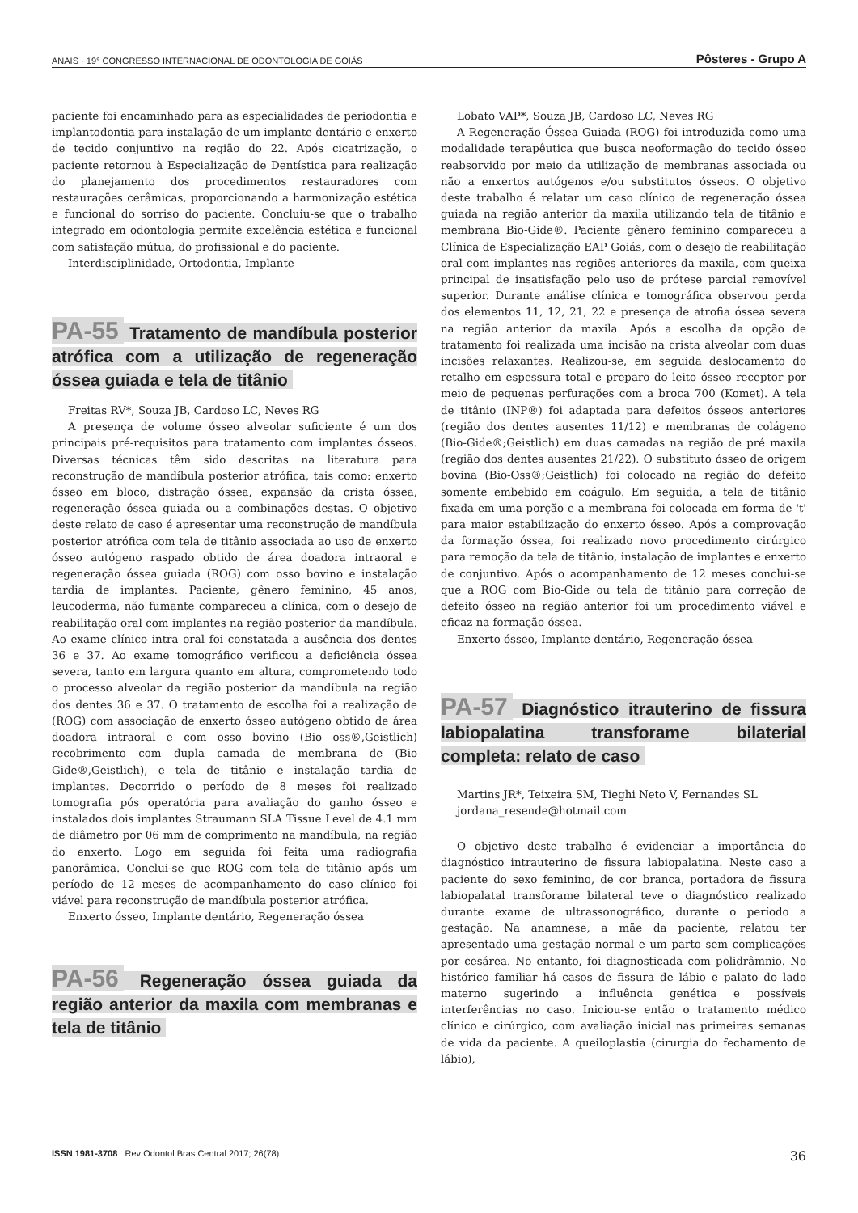ANAIS · 19° CONGRESSO INTERNACIONAL DE ODONTOLOGIA DE GOIÁS Pôsteres - Grupo A
paciente foi encaminhado para as especialidades de periodontia e implantodontia para instalação de um implante dentário e enxerto de tecido conjuntivo na região do 22. Após cicatrização, o paciente retornou à Especialização de Dentística para realização do planejamento dos procedimentos restauradores com restaurações cerâmicas, proporcionando a harmonização estética e funcional do sorriso do paciente. Concluiu-se que o trabalho integrado em odontologia permite excelência estética e funcional com satisfação mútua, do profissional e do paciente.
Interdisciplinidade, Ortodontia, Implante
PA-55 Tratamento de mandíbula posterior atrófica com a utilização de regeneração óssea guiada e tela de titânio
Freitas RV*, Souza JB, Cardoso LC, Neves RG
A presença de volume ósseo alveolar suficiente é um dos principais pré-requisitos para tratamento com implantes ósseos. Diversas técnicas têm sido descritas na literatura para reconstrução de mandíbula posterior atrófica, tais como: enxerto ósseo em bloco, distração óssea, expansão da crista óssea, regeneração óssea guiada ou a combinações destas. O objetivo deste relato de caso é apresentar uma reconstrução de mandíbula posterior atrófica com tela de titânio associada ao uso de enxerto ósseo autógeno raspado obtido de área doadora intraoral e regeneração óssea guiada (ROG) com osso bovino e instalação tardia de implantes. Paciente, gênero feminino, 45 anos, leucoderma, não fumante compareceu a clínica, com o desejo de reabilitação oral com implantes na região posterior da mandíbula. Ao exame clínico intra oral foi constatada a ausência dos dentes 36 e 37. Ao exame tomográfico verificou a deficiência óssea severa, tanto em largura quanto em altura, comprometendo todo o processo alveolar da região posterior da mandíbula na região dos dentes 36 e 37. O tratamento de escolha foi a realização de (ROG) com associação de enxerto ósseo autógeno obtido de área doadora intraoral e com osso bovino (Bio oss®,Geistlich) recobrimento com dupla camada de membrana de (Bio Gide®,Geistlich), e tela de titânio e instalação tardia de implantes. Decorrido o período de 8 meses foi realizado tomografia pós operatória para avaliação do ganho ósseo e instalados dois implantes Straumann SLA Tissue Level de 4.1 mm de diâmetro por 06 mm de comprimento na mandíbula, na região do enxerto. Logo em seguida foi feita uma radiografia panorâmica. Conclui-se que ROG com tela de titânio após um período de 12 meses de acompanhamento do caso clínico foi viável para reconstrução de mandíbula posterior atrófica.
Enxerto ósseo, Implante dentário, Regeneração óssea
PA-56 Regeneração óssea guiada da região anterior da maxila com membranas e tela de titânio
Lobato VAP*, Souza JB, Cardoso LC, Neves RG
A Regeneração Óssea Guiada (ROG) foi introduzida como uma modalidade terapêutica que busca neoformação do tecido ósseo reabsorvido por meio da utilização de membranas associada ou não a enxertos autógenos e/ou substitutos ósseos. O objetivo deste trabalho é relatar um caso clínico de regeneração óssea guiada na região anterior da maxila utilizando tela de titânio e membrana Bio-Gide®. Paciente gênero feminino compareceu a Clínica de Especialização EAP Goiás, com o desejo de reabilitação oral com implantes nas regiões anteriores da maxila, com queixa principal de insatisfação pelo uso de prótese parcial removível superior. Durante análise clínica e tomográfica observou perda dos elementos 11, 12, 21, 22 e presença de atrofia óssea severa na região anterior da maxila. Após a escolha da opção de tratamento foi realizada uma incisão na crista alveolar com duas incisões relaxantes. Realizou-se, em seguida deslocamento do retalho em espessura total e preparo do leito ósseo receptor por meio de pequenas perfurações com a broca 700 (Komet). A tela de titânio (INP®) foi adaptada para defeitos ósseos anteriores (região dos dentes ausentes 11/12) e membranas de colágeno (Bio-Gide®;Geistlich) em duas camadas na região de pré maxila (região dos dentes ausentes 21/22). O substituto ósseo de origem bovina (Bio-Oss®;Geistlich) foi colocado na região do defeito somente embebido em coágulo. Em seguida, a tela de titânio fixada em uma porção e a membrana foi colocada em forma de 't' para maior estabilização do enxerto ósseo. Após a comprovação da formação óssea, foi realizado novo procedimento cirúrgico para remoção da tela de titânio, instalação de implantes e enxerto de conjuntivo. Após o acompanhamento de 12 meses conclui-se que a ROG com Bio-Gide ou tela de titânio para correção de defeito ósseo na região anterior foi um procedimento viável e eficaz na formação óssea.
Enxerto ósseo, Implante dentário, Regeneração óssea
PA-57 Diagnóstico itrauterino de fissura labiopalatina transforame bilaterial completa: relato de caso
Martins JR*, Teixeira SM, Tieghi Neto V, Fernandes SL
jordana_resende@hotmail.com
O objetivo deste trabalho é evidenciar a importância do diagnóstico intrauterino de fissura labiopalatina. Neste caso a paciente do sexo feminino, de cor branca, portadora de fissura labiopalatal transforame bilateral teve o diagnóstico realizado durante exame de ultrassonográfico, durante o período a gestação. Na anamnese, a mãe da paciente, relatou ter apresentado uma gestação normal e um parto sem complicações por cesárea. No entanto, foi diagnosticada com polidrâmnio. No histórico familiar há casos de fissura de lábio e palato do lado materno sugerindo a influência genética e possíveis interferências no caso. Iniciou-se então o tratamento médico clínico e cirúrgico, com avaliação inicial nas primeiras semanas de vida da paciente. A queiloplastia (cirurgia do fechamento de lábio),
ISSN 1981-3708 Rev Odontol Bras Central 2017; 26(78) 36